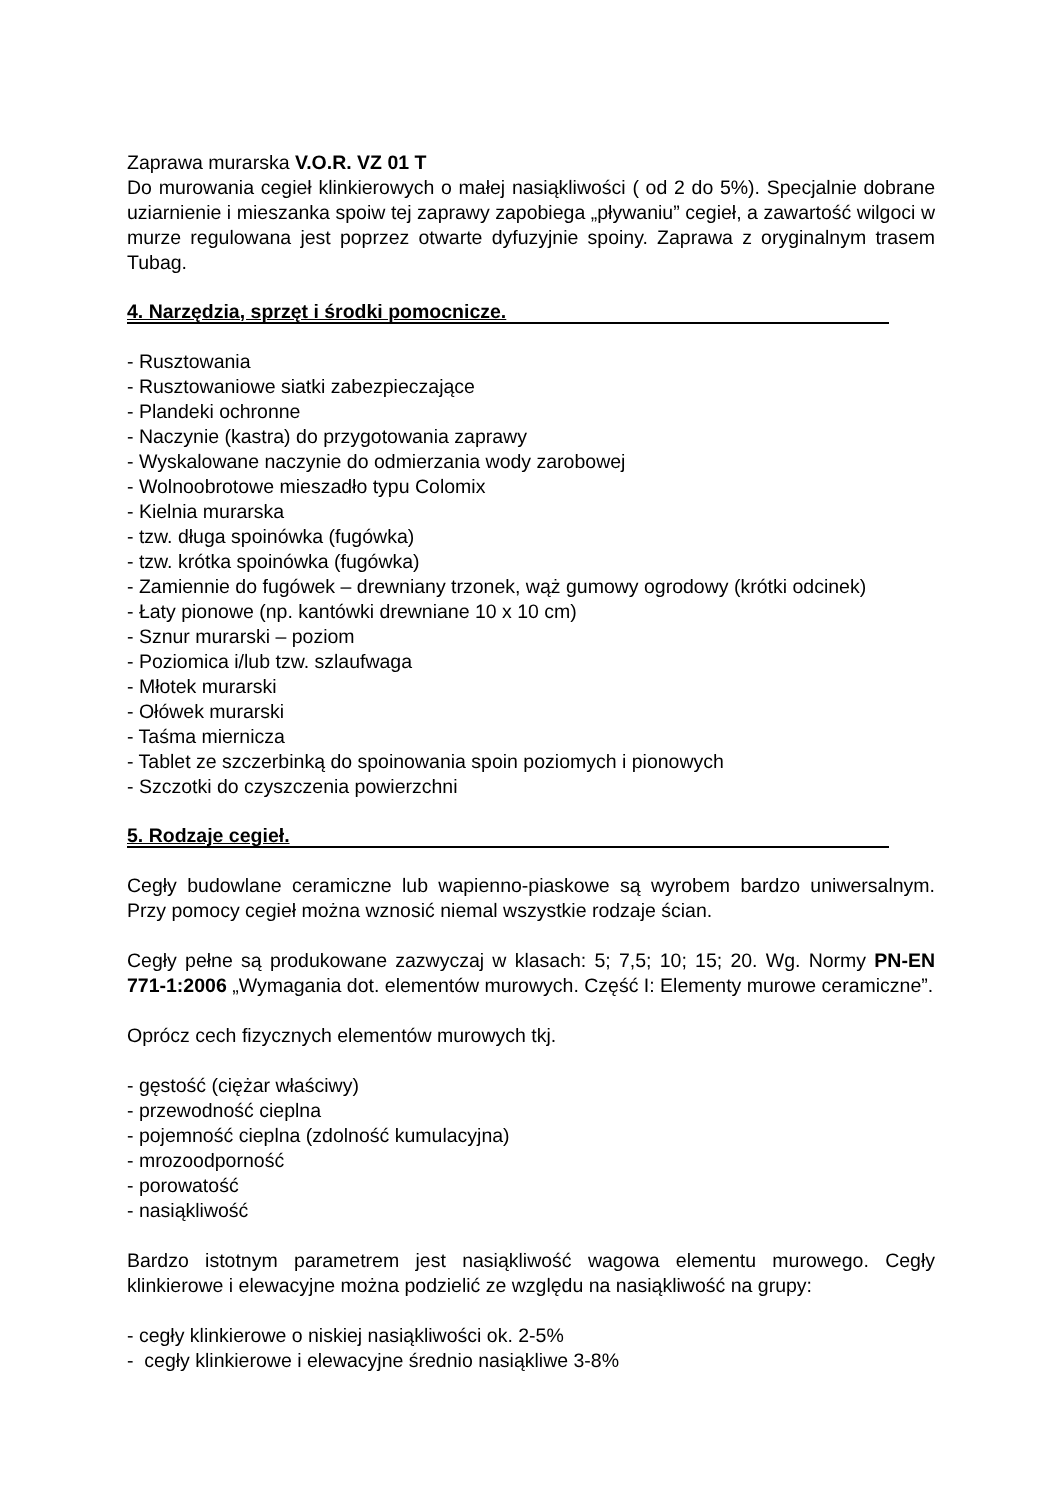Zaprawa murarska V.O.R. VZ 01 T
Do murowania cegieł klinkierowych o małej nasiąkliwości ( od 2 do 5%). Specjalnie dobrane uziarnienie i mieszanka spoiw tej zaprawy zapobiega „pływaniu” cegieł, a zawartość wilgoci w murze regulowana jest poprzez otwarte dyfuzyjnie spoiny. Zaprawa z oryginalnym trasem Tubag.
4. Narzędzia, sprzęt i środki pomocnicze.
- Rusztowania
- Rusztowaniowe siatki zabezpieczające
- Plandeki ochronne
- Naczynie (kastra) do przygotowania zaprawy
- Wyskalowane naczynie do odmierzania wody zarobowej
- Wolnoobrotowe mieszadło typu Colomix
- Kielnia murarska
- tzw. długa spoinówka (fugówka)
- tzw. krótka spoinówka (fugówka)
- Zamiennie do fugówek – drewniany trzonek, wąż gumowy ogrodowy (krótki odcinek)
- Łaty pionowe (np. kantówki drewniane 10 x 10 cm)
- Sznur murarski – poziom
- Poziomica i/lub tzw. szlaufwaga
- Młotek murarski
- Ołówek murarski
- Taśma miernicza
- Tablet ze szczerbinką do spoinowania spoin poziomych i pionowych
- Szczotki do czyszczenia powierzchni
5. Rodzaje cegieł.
Cegły budowlane ceramiczne lub wapienno-piaskowe są wyrobem bardzo uniwersalnym. Przy pomocy cegieł można wznosić niemal wszystkie rodzaje ścian.
Cegły pełne są produkowane zazwyczaj w klasach: 5; 7,5; 10; 15; 20. Wg. Normy PN-EN 771-1:2006 „Wymagania dot. elementów murowych. Część I: Elementy murowe ceramiczne”.
Oprócz cech fizycznych elementów murowych tkj.
- gęstość (ciężar właściwy)
- przewodność cieplna
- pojemność cieplna (zdolność kumulacyjna)
- mrozoodporność
- porowatość
- nasiąkliwość
Bardzo istotnym parametrem jest nasiąkliwość wagowa elementu murowego. Cegły klinkierowe i elewacyjne można podzielić ze względu na nasiąkliwość na grupy:
- cegły klinkierowe o niskiej nasiąkliwości ok. 2-5%
- cegły klinkierowe i elewacyjne średnio nasiąkliwe 3-8%